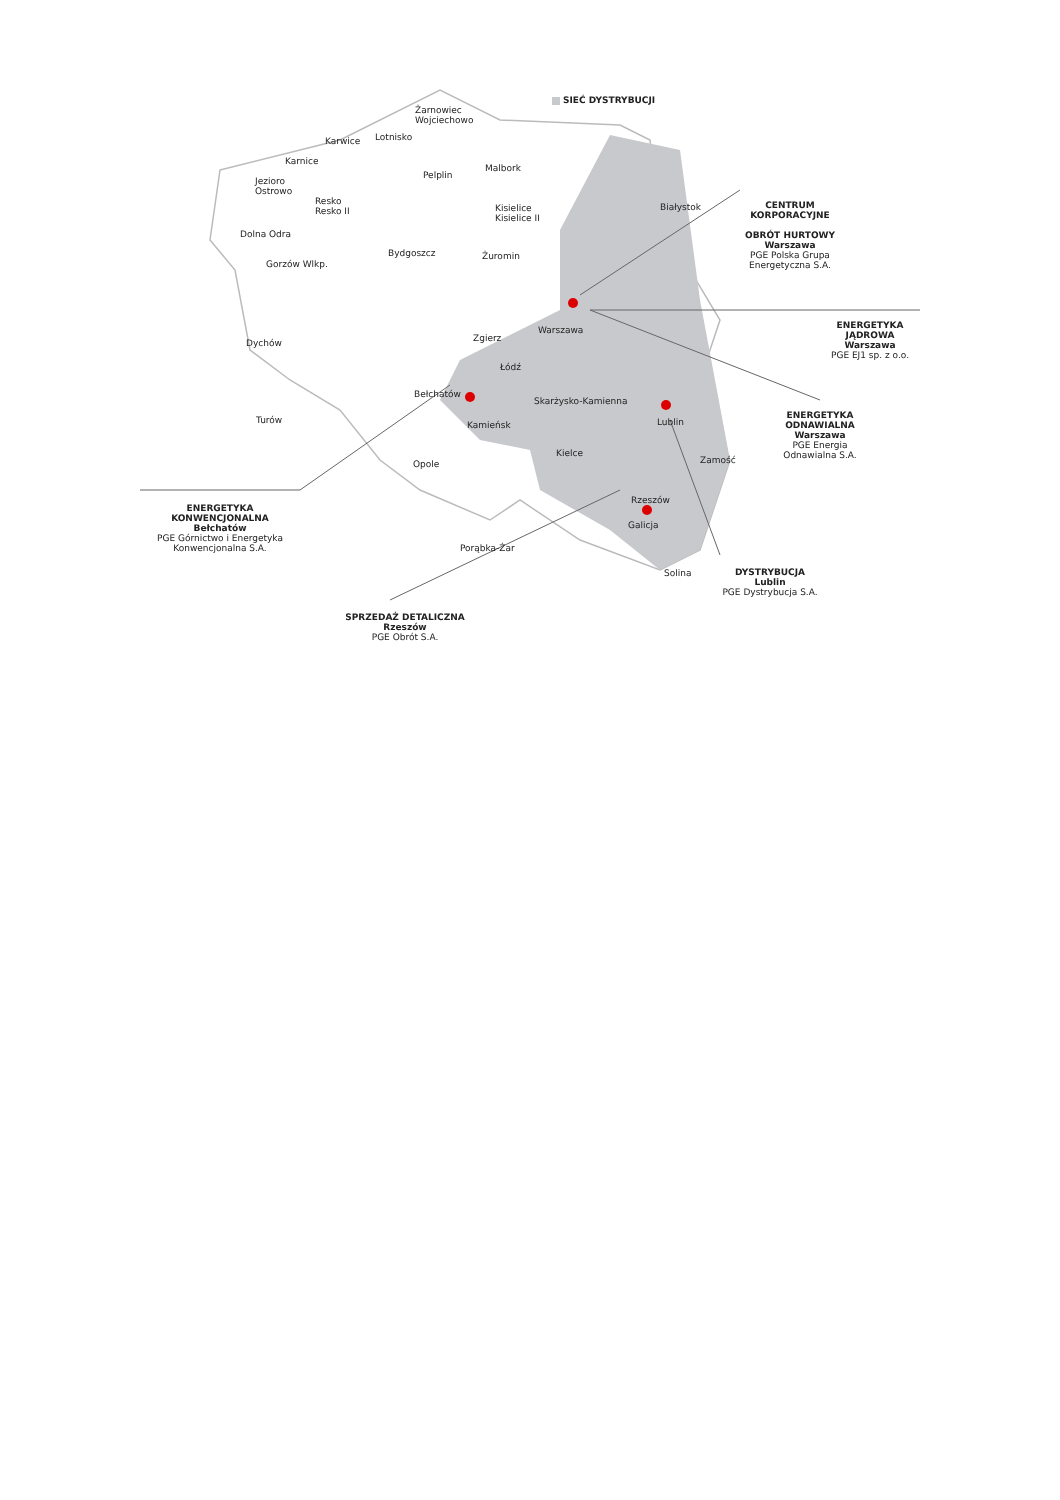SIEĆ DYSTRYBUCJI
Żarnowiec
Wojciechowo
Lotnisko
Karwice
Karnice
Pelplin
Malbork
Jezioro
Ostrowo
Resko
Resko II
Kisielice
Kisielice II
Białystok
Dolna Odra
Bydgoszcz Żuromin
Gorzów Wlkp.
Warszawa
Zgierz
Dychów
Łódź
Bełchatów
Skarżysko-Kamienna
Turów Kamieńsk Lublin
Kielce
Zamość
Opole
Rzeszów
Galicja
Porąbka-Żar
Solina
CENTRUM
KORPORACYJNE
OBRÓT HURTOWY
Warszawa
PGE Polska Grupa
Energetyczna S.A.
ENERGETYKA
JĄDROWA
Warszawa
PGE EJ1 sp. z o.o.
ENERGETYKA
ODNAWIALNA
Warszawa
PGE Energia
Odnawialna S.A.
DYSTRYBUCJA
Lublin
PGE Dystrybucja S.A.
ENERGETYKA
KONWENCJONALNA
Bełchatów
PGE Górnictwo i Energetyka
Konwencjonalna S.A.
SPRZEDAŻ DETALICZNA
Rzeszów
PGE Obrót S.A.